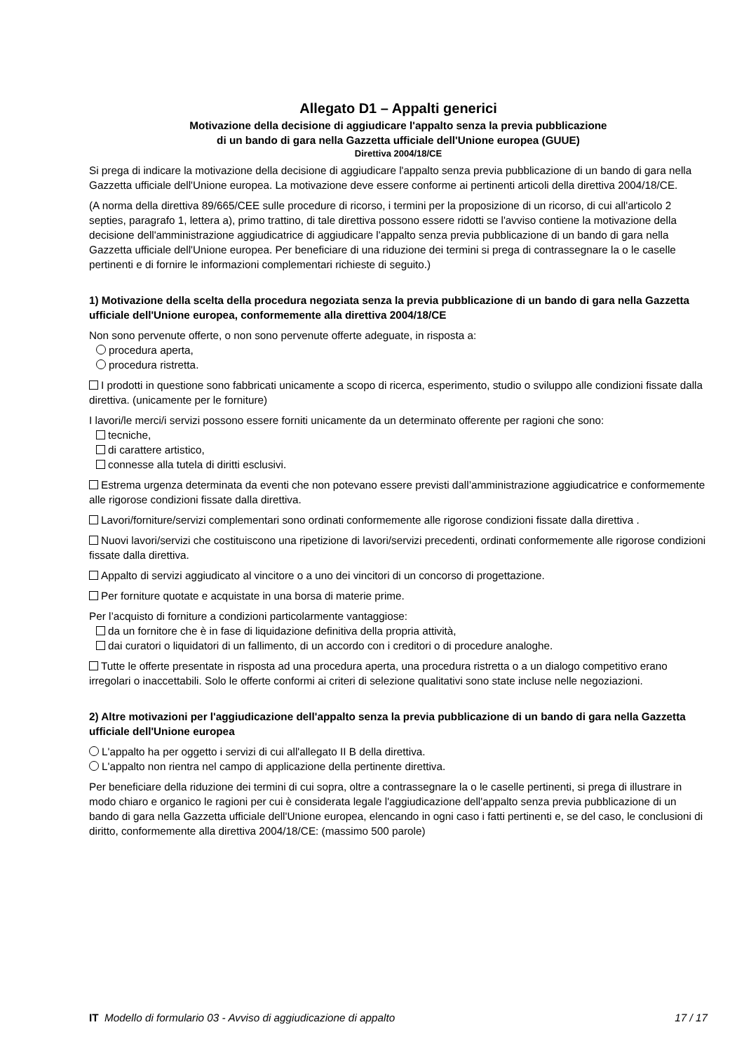Allegato D1 – Appalti generici
Motivazione della decisione di aggiudicare l'appalto senza la previa pubblicazione
di un bando di gara nella Gazzetta ufficiale dell'Unione europea (GUUE)
Direttiva 2004/18/CE
Si prega di indicare la motivazione della decisione di aggiudicare l'appalto senza previa pubblicazione di un bando di gara nella Gazzetta ufficiale dell'Unione europea. La motivazione deve essere conforme ai pertinenti articoli della direttiva 2004/18/CE.
(A norma della direttiva 89/665/CEE sulle procedure di ricorso, i termini per la proposizione di un ricorso, di cui all'articolo 2 septies, paragrafo 1, lettera a), primo trattino, di tale direttiva possono essere ridotti se l'avviso contiene la motivazione della decisione dell'amministrazione aggiudicatrice di aggiudicare l'appalto senza previa pubblicazione di un bando di gara nella Gazzetta ufficiale dell'Unione europea. Per beneficiare di una riduzione dei termini si prega di contrassegnare la o le caselle pertinenti e di fornire le informazioni complementari richieste di seguito.)
1) Motivazione della scelta della procedura negoziata senza la previa pubblicazione di un bando di gara nella Gazzetta ufficiale dell'Unione europea, conformemente alla direttiva 2004/18/CE
Non sono pervenute offerte, o non sono pervenute offerte adeguate, in risposta a:
procedura aperta,
procedura ristretta.
I prodotti in questione sono fabbricati unicamente a scopo di ricerca, esperimento, studio o sviluppo alle condizioni fissate dalla direttiva. (unicamente per le forniture)
I lavori/le merci/i servizi possono essere forniti unicamente da un determinato offerente per ragioni che sono:
tecniche,
di carattere artistico,
connesse alla tutela di diritti esclusivi.
Estrema urgenza determinata da eventi che non potevano essere previsti dall’amministrazione aggiudicatrice e conformemente alle rigorose condizioni fissate dalla direttiva.
Lavori/forniture/servizi complementari sono ordinati conformemente alle rigorose condizioni fissate dalla direttiva .
Nuovi lavori/servizi che costituiscono una ripetizione di lavori/servizi precedenti, ordinati conformemente alle rigorose condizioni fissate dalla direttiva.
Appalto di servizi aggiudicato al vincitore o a uno dei vincitori di un concorso di progettazione.
Per forniture quotate e acquistate in una borsa di materie prime.
Per l’acquisto di forniture a condizioni particolarmente vantaggiose:
da un fornitore che è in fase di liquidazione definitiva della propria attività,
dai curatori o liquidatori di un fallimento, di un accordo con i creditori o di procedure analoghe.
Tutte le offerte presentate in risposta ad una procedura aperta, una procedura ristretta o a un dialogo competitivo erano irregolari o inaccettabili. Solo le offerte conformi ai criteri di selezione qualitativi sono state incluse nelle negoziazioni.
2) Altre motivazioni per l'aggiudicazione dell'appalto senza la previa pubblicazione di un bando di gara nella Gazzetta ufficiale dell'Unione europea
L'appalto ha per oggetto i servizi di cui all'allegato II B della direttiva.
L'appalto non rientra nel campo di applicazione della pertinente direttiva.
Per beneficiare della riduzione dei termini di cui sopra, oltre a contrassegnare la o le caselle pertinenti, si prega di illustrare in modo chiaro e organico le ragioni per cui è considerata legale l'aggiudicazione dell'appalto senza previa pubblicazione di un bando di gara nella Gazzetta ufficiale dell'Unione europea, elencando in ogni caso i fatti pertinenti e, se del caso, le conclusioni di diritto, conformemente alla direttiva 2004/18/CE: (massimo 500 parole)
IT Modello di formulario 03 - Avviso di aggiudicazione di appalto 17 / 17